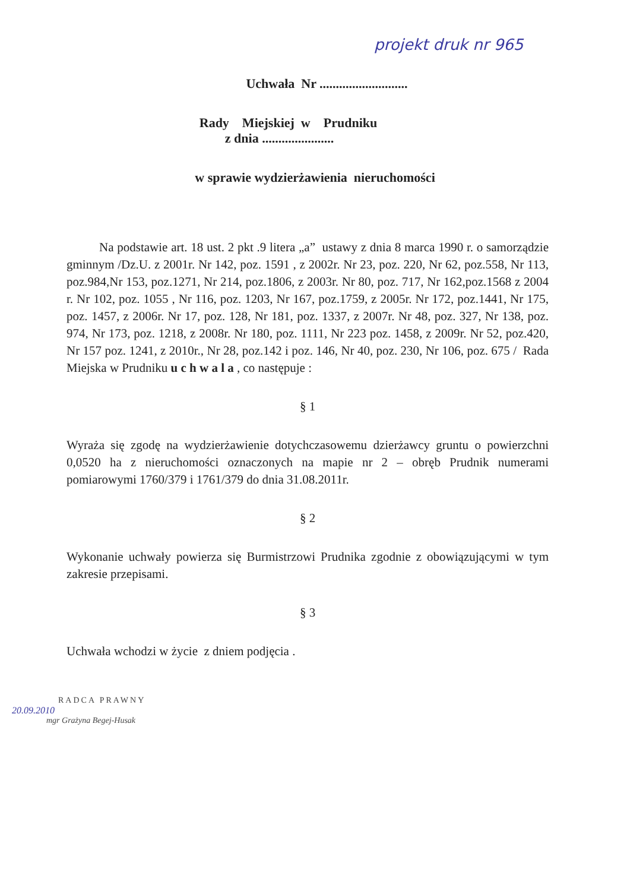projekt druk nr 965
Uchwała Nr ...........................
Rady Miejskiej w Prudniku
z dnia ......................
w sprawie wydzierżawienia nieruchomości
Na podstawie art. 18 ust. 2 pkt .9 litera „a” ustawy z dnia 8 marca 1990 r. o samorządzie gminnym /Dz.U. z 2001r. Nr 142, poz. 1591 , z 2002r. Nr 23, poz. 220, Nr 62, poz.558, Nr 113, poz.984,Nr 153, poz.1271, Nr 214, poz.1806, z 2003r. Nr 80, poz. 717, Nr 162,poz.1568 z 2004 r. Nr 102, poz. 1055 , Nr 116, poz. 1203, Nr 167, poz.1759, z 2005r. Nr 172, poz.1441, Nr 175, poz. 1457, z 2006r. Nr 17, poz. 128, Nr 181, poz. 1337, z 2007r. Nr 48, poz. 327, Nr 138, poz. 974, Nr 173, poz. 1218, z 2008r. Nr 180, poz. 1111, Nr 223 poz. 1458, z 2009r. Nr 52, poz.420, Nr 157 poz. 1241, z 2010r., Nr 28, poz.142 i poz. 146, Nr 40, poz. 230, Nr 106, poz. 675 / Rada Miejska w Prudniku u c h w a l a , co następuje :
§ 1
Wyraża się zgodę na wydzierżawienie dotychczasowemu dzierżawcy gruntu o powierzchni 0,0520 ha z nieruchomości oznaczonych na mapie nr 2 – obręb Prudnik numerami pomiarowymi 1760/379 i 1761/379 do dnia 31.08.2011r.
§ 2
Wykonanie uchwały powierza się Burmistrzowi Prudnika zgodnie z obowiązującymi w tym zakresie przepisami.
§ 3
Uchwała wchodzi w życie z dniem podjęcia .
RADCA PRAWNY
20.09.2010
mgr Grażyna Begej-Husak